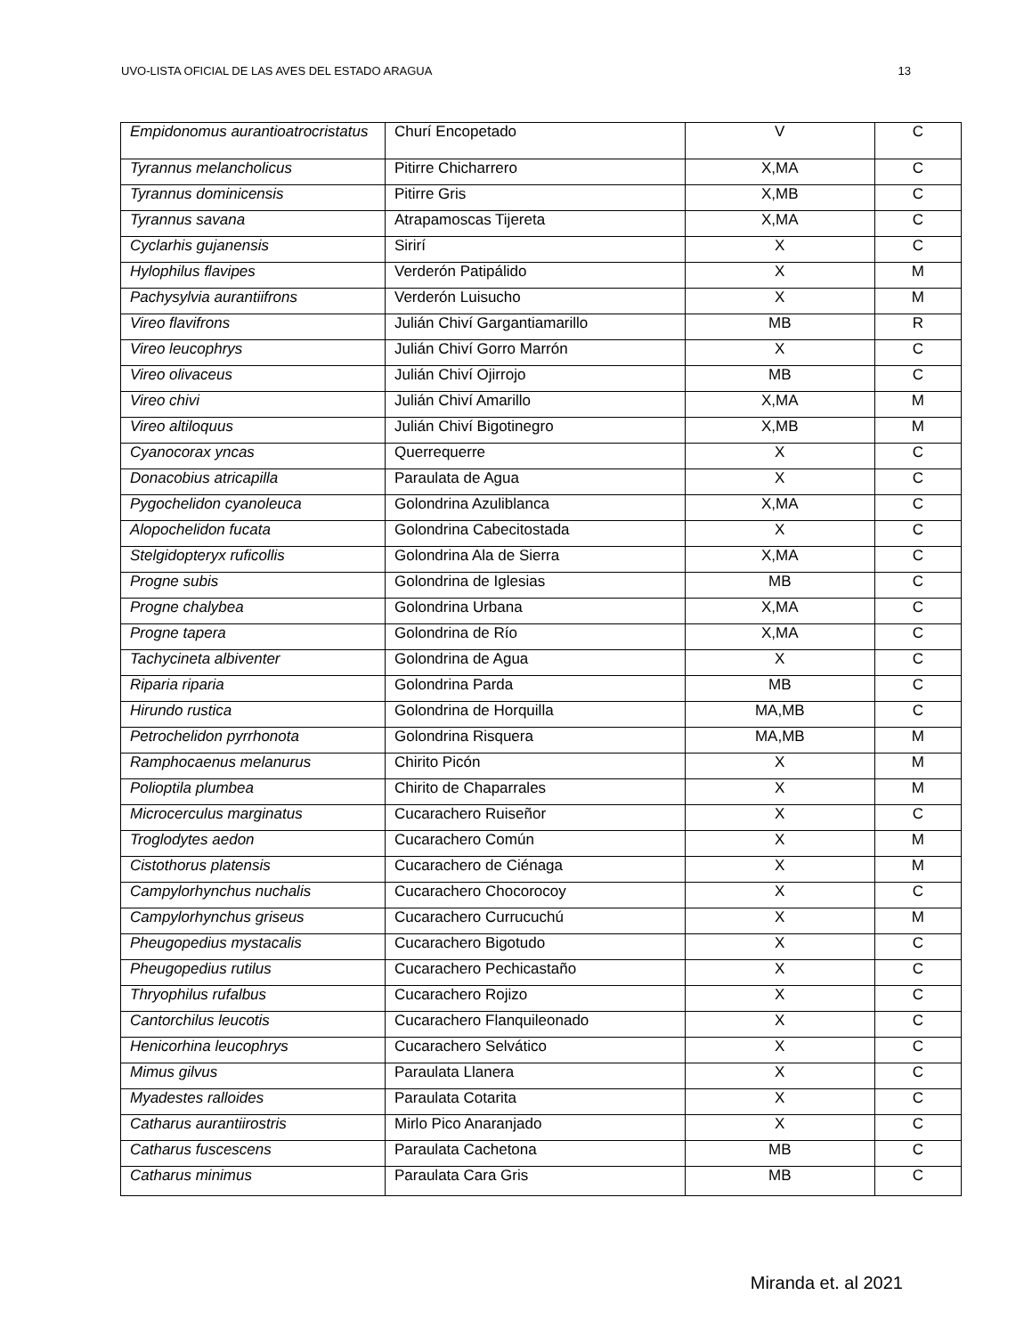UVO-LISTA OFICIAL DE LAS AVES DEL ESTADO ARAGUA 13
| Empidonomus aurantioatrocristatus | Churí Encopetado | V | C |
| Tyrannus melancholicus | Pitirre Chicharrero | X,MA | C |
| Tyrannus dominicensis | Pitirre Gris | X,MB | C |
| Tyrannus savana | Atrapamoscas Tijereta | X,MA | C |
| Cyclarhis gujanensis | Sirirí | X | C |
| Hylophilus flavipes | Verderón Patipálido | X | M |
| Pachysylvia aurantiifrons | Verderón Luisucho | X | M |
| Vireo flavifrons | Julián Chiví Gargantiamarillo | MB | R |
| Vireo leucophrys | Julián Chiví Gorro Marrón | X | C |
| Vireo olivaceus | Julián Chiví Ojirrojo | MB | C |
| Vireo chivi | Julián Chiví Amarillo | X,MA | M |
| Vireo altiloquus | Julián Chiví Bigotinegro | X,MB | M |
| Cyanocorax yncas | Querrequerre | X | C |
| Donacobius atricapilla | Paraulata de Agua | X | C |
| Pygochelidon cyanoleuca | Golondrina Azuliblanca | X,MA | C |
| Alopochelidon fucata | Golondrina Cabecitostada | X | C |
| Stelgidopteryx ruficollis | Golondrina Ala de Sierra | X,MA | C |
| Progne subis | Golondrina de Iglesias | MB | C |
| Progne chalybea | Golondrina Urbana | X,MA | C |
| Progne tapera | Golondrina de Río | X,MA | C |
| Tachycineta albiventer | Golondrina de Agua | X | C |
| Riparia riparia | Golondrina Parda | MB | C |
| Hirundo rustica | Golondrina de Horquilla | MA,MB | C |
| Petrochelidon pyrrhonota | Golondrina Risquera | MA,MB | M |
| Ramphocaenus melanurus | Chirito Picón | X | M |
| Polioptila plumbea | Chirito de Chaparrales | X | M |
| Microcerculus marginatus | Cucarachero Ruiseñor | X | C |
| Troglodytes aedon | Cucarachero Común | X | M |
| Cistothorus platensis | Cucarachero de Ciénaga | X | M |
| Campylorhynchus nuchalis | Cucarachero Chocorocoy | X | C |
| Campylorhynchus griseus | Cucarachero Currucuchú | X | M |
| Pheugopedius mystacalis | Cucarachero Bigotudo | X | C |
| Pheugopedius rutilus | Cucarachero Pechicastaño | X | C |
| Thryophilus rufalbus | Cucarachero Rojizo | X | C |
| Cantorchilus leucotis | Cucarachero Flanquileonado | X | C |
| Henicorhina leucophrys | Cucarachero Selvático | X | C |
| Mimus gilvus | Paraulata Llanera | X | C |
| Myadestes ralloides | Paraulata Cotarita | X | C |
| Catharus aurantiirostris | Mirlo Pico Anaranjado | X | C |
| Catharus fuscescens | Paraulata Cachetona | MB | C |
| Catharus minimus | Paraulata Cara Gris | MB | C |
Miranda et. al 2021